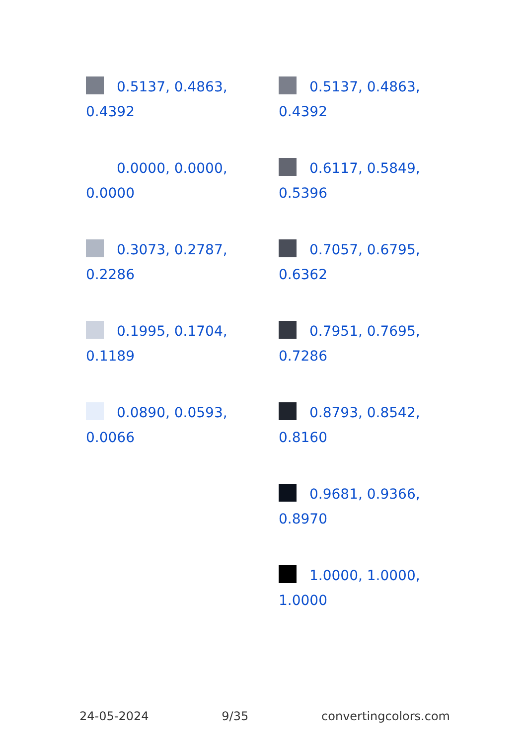0.5137, 0.4863, 0.4392
0.0000, 0.0000, 0.0000
0.3073, 0.2787, 0.2286
0.1995, 0.1704, 0.1189
0.0890, 0.0593, 0.0066
0.5137, 0.4863, 0.4392
0.6117, 0.5849, 0.5396
0.7057, 0.6795, 0.6362
0.7951, 0.7695, 0.7286
0.8793, 0.8542, 0.8160
0.9681, 0.9366, 0.8970
1.0000, 1.0000, 1.0000
24-05-2024 9/35 convertingcolors.com